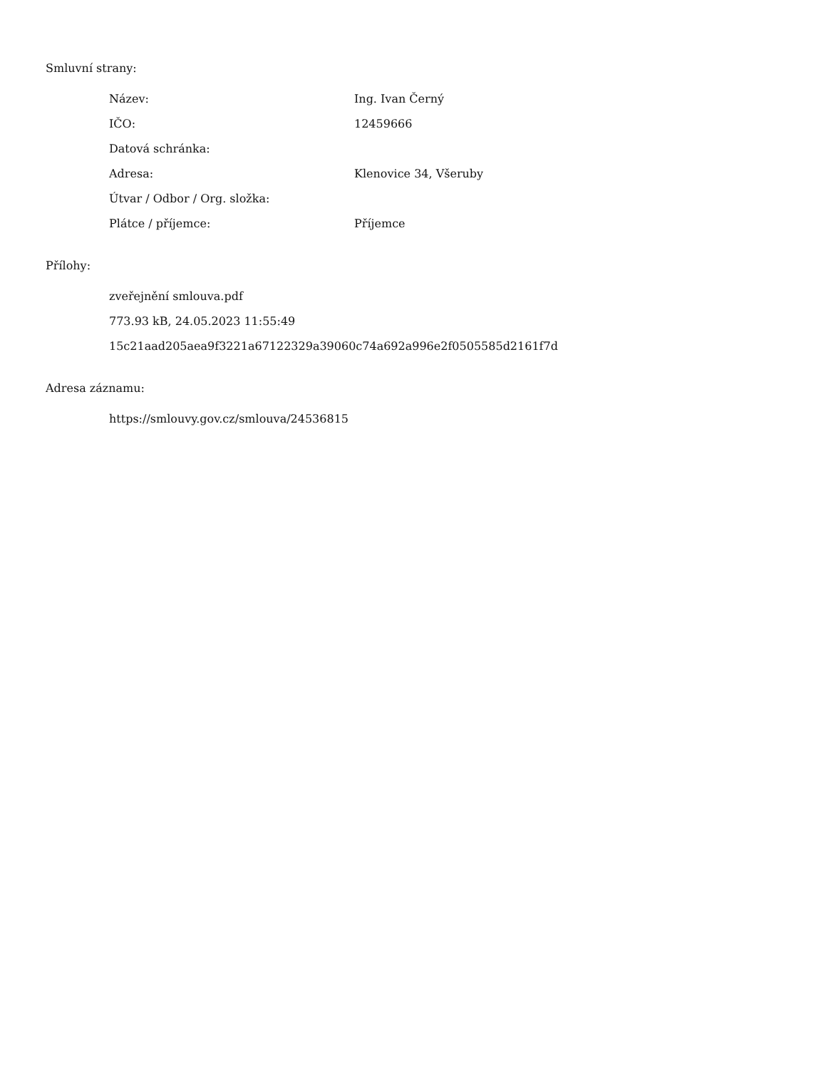Smluvní strany:
| Název: | Ing. Ivan Černý |
| IČO: | 12459666 |
| Datová schránka: | |
| Adresa: | Klenovice 34, Všeruby |
| Útvar / Odbor / Org. složka: | |
| Plátce / příjemce: | Příjemce |
Přílohy:
zveřejnění smlouva.pdf
773.93 kB, 24.05.2023 11:55:49
15c21aad205aea9f3221a67122329a39060c74a692a996e2f0505585d2161f7d
Adresa záznamu:
https://smlouvy.gov.cz/smlouva/24536815